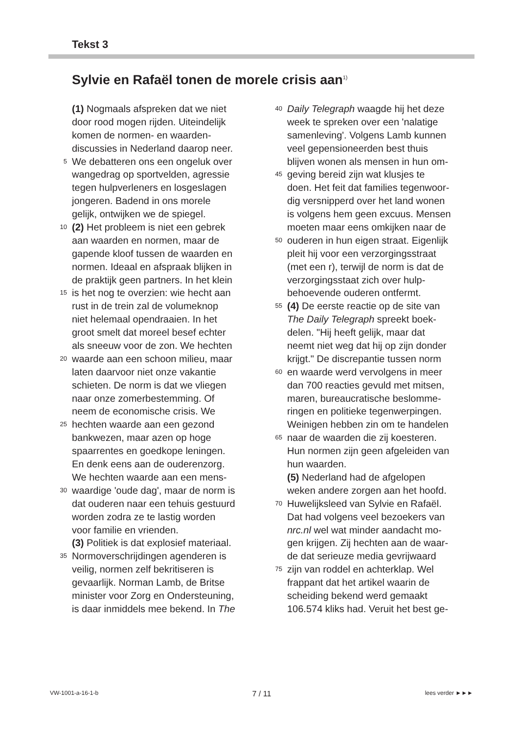Tekst 3
Sylvie en Rafaël tonen de morele crisis aan<sup>1)</sup>
(1) Nogmaals afspreken dat we niet
door rood mogen rijden. Uiteindelijk
komen de normen- en waarden-
discussies in Nederland daarop neer.
5 We debatteren ons een ongeluk over
wangedrag op sportvelden, agressie
tegen hulpverleners en losgeslagen
jongeren. Badend in ons morele
gelijk, ontwijken we de spiegel.
10 (2) Het probleem is niet een gebrek
aan waarden en normen, maar de
gapende kloof tussen de waarden en
normen. Ideaal en afspraak blijken in
de praktijk geen partners. In het klein
15 is het nog te overzien: wie hecht aan
rust in de trein zal de volumeknop
niet helemaal opendraaien. In het
groot smelt dat moreel besef echter
als sneeuw voor de zon. We hechten
20 waarde aan een schoon milieu, maar
laten daarvoor niet onze vakantie
schieten. De norm is dat we vliegen
naar onze zomerbestemming. Of
neem de economische crisis. We
25 hechten waarde aan een gezond
bankwezen, maar azen op hoge
spaarrentes en goedkope leningen.
En denk eens aan de ouderenzorg.
We hechten waarde aan een mens-
30 waardige 'oude dag', maar de norm is
dat ouderen naar een tehuis gestuurd
worden zodra ze te lastig worden
voor familie en vrienden.
(3) Politiek is dat explosief materiaal.
35 Normoverschrijdingen agenderen is
veilig, normen zelf bekritiseren is
gevaarlijk. Norman Lamb, de Britse
minister voor Zorg en Ondersteuning,
is daar inmiddels mee bekend. In The
40 Daily Telegraph waagde hij het deze
week te spreken over een 'nalatige
samenleving'. Volgens Lamb kunnen
veel gepensioneerden best thuis
blijven wonen als mensen in hun om-
45 geving bereid zijn wat klusjes te
doen. Het feit dat families tegenwoor-
dig versnipperd over het land wonen
is volgens hem geen excuus. Mensen
moeten maar eens omkijken naar de
50 ouderen in hun eigen straat. Eigenlijk
pleit hij voor een verzorgingsstraat
(met een r), terwijl de norm is dat de
verzorgingsstaat zich over hulp-
behoevende ouderen ontfermt.
55 (4) De eerste reactie op de site van
The Daily Telegraph spreekt boek-
delen. "Hij heeft gelijk, maar dat
neemt niet weg dat hij op zijn donder
krijgt." De discrepantie tussen norm
60 en waarde werd vervolgens in meer
dan 700 reacties gevuld met mitsen,
maren, bureaucratische beslomme-
ringen en politieke tegenwerpingen.
Weinigen hebben zin om te handelen
65 naar de waarden die zij koesteren.
Hun normen zijn geen afgeleiden van
hun waarden.
(5) Nederland had de afgelopen
weken andere zorgen aan het hoofd.
70 Huwelijksleed van Sylvie en Rafaël.
Dat had volgens veel bezoekers van
nrc.nl wel wat minder aandacht mo-
gen krijgen. Zij hechten aan de waar-
de dat serieuze media gevrijwaard
75 zijn van roddel en achterklap. Wel
frappant dat het artikel waarin de
scheiding bekend werd gemaakt
106.574 kliks had. Veruit het best ge-
VW-1001-a-16-1-b 7 / 11 lees verder ►►►